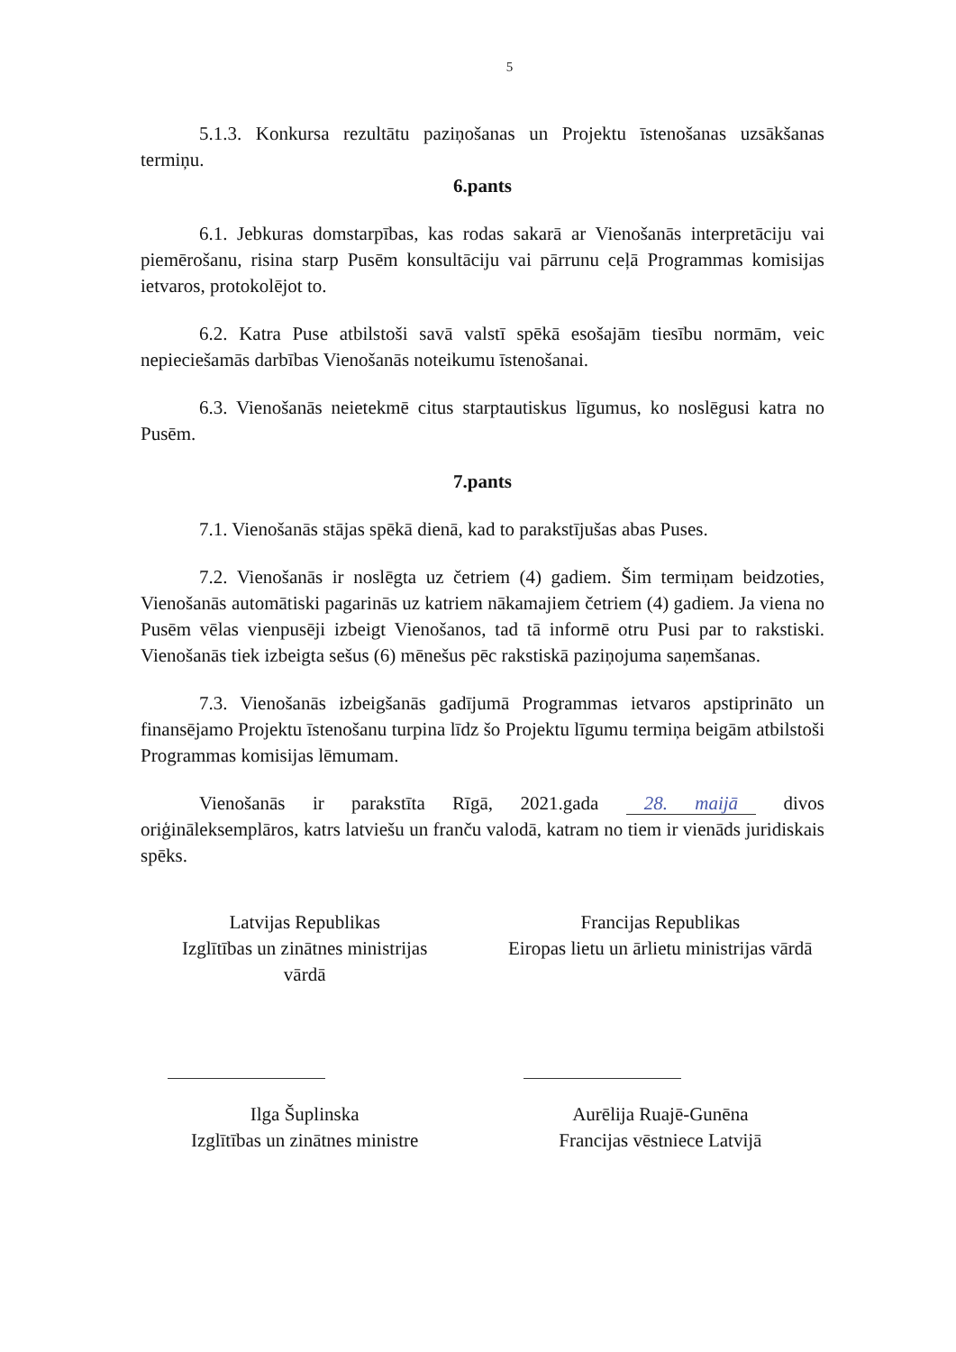5
5.1.3. Konkursa rezultātu paziņošanas un Projektu īstenošanas uzsākšanas termiņu.
6.pants
6.1. Jebkuras domstarpības, kas rodas sakarā ar Vienošanās interpretāciju vai piemērošanu, risina starp Pusēm konsultāciju vai pārrunu ceļā Programmas komisijas ietvaros, protokolējot to.
6.2. Katra Puse atbilstoši savā valstī spēkā esošajām tiesību normām, veic nepieciešamās darbības Vienošanās noteikumu īstenošanai.
6.3. Vienošanās neietekmē citus starptautiskus līgumus, ko noslēgusi katra no Pusēm.
7.pants
7.1. Vienošanās stājas spēkā dienā, kad to parakstījušas abas Puses.
7.2. Vienošanās ir noslēgta uz četriem (4) gadiem. Šim termiņam beidzoties, Vienošanās automātiski pagarinās uz katriem nākamajiem četriem (4) gadiem. Ja viena no Pusēm vēlas vienpusēji izbeigt Vienošanos, tad tā informē otru Pusi par to rakstiski. Vienošanās tiek izbeigta sešus (6) mēnešus pēc rakstiskā paziņojuma saņemšanas.
7.3. Vienošanās izbeigšanās gadījumā Programmas ietvaros apstiprināto un finansējamo Projektu īstenošanu turpina līdz šo Projektu līgumu termiņa beigām atbilstoši Programmas komisijas lēmumam.
Vienošanās ir parakstīta Rīgā, 2021.gada 28. maijā divos oriģināleksemplāros, katrs latviešu un franču valodā, katram no tiem ir vienāds juridiskais spēks.
Latvijas Republikas
Izglītības un zinātnes ministrijas
vārdā
Ilga Šuplinska
Izglītības un zinātnes ministre
Francijas Republikas
Eiropas lietu un ārlietu ministrijas vārdā
Aurēlija Ruajē-Gunēna
Francijas vēstniece Latvijā